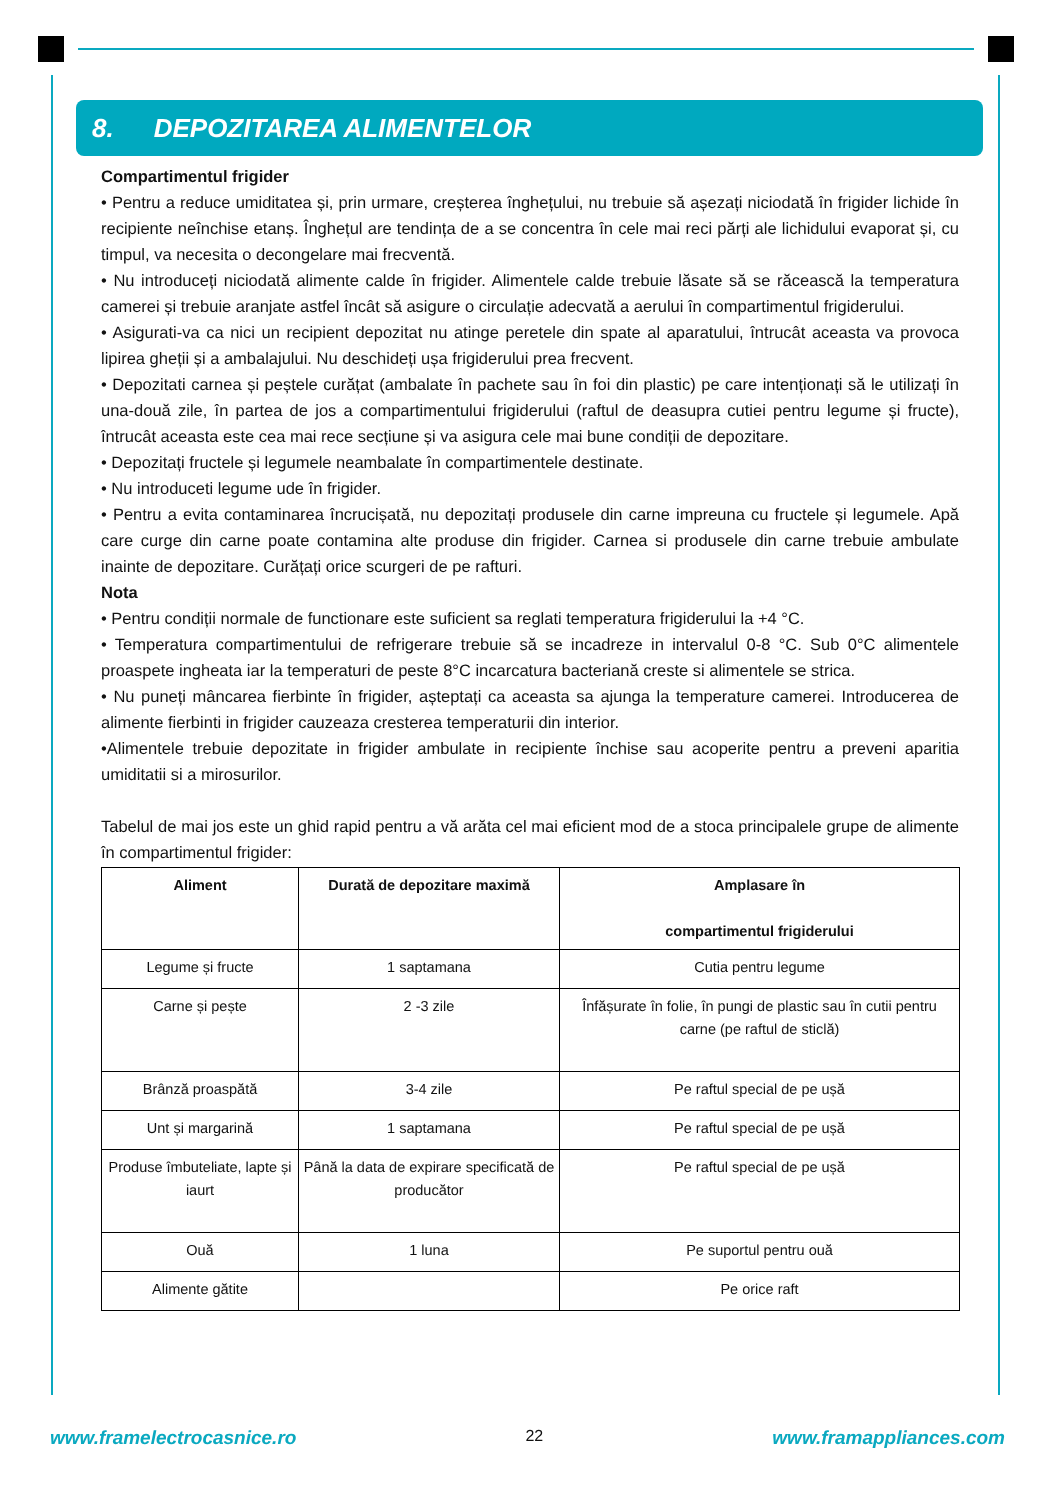8. DEPOZITAREA ALIMENTELOR
Compartimentul frigider
• Pentru a reduce umiditatea și, prin urmare, creșterea înghețului, nu trebuie să așezați niciodată în frigider lichide în recipiente neînchise etanș. Înghețul are tendința de a se concentra în cele mai reci părți ale lichidului evaporat și, cu timpul, va necesita o decongelare mai frecventă.
• Nu introduceți niciodată alimente calde în frigider. Alimentele calde trebuie lăsate să se răcească la temperatura camerei și trebuie aranjate astfel încât să asigure o circulație adecvată a aerului în compartimentul frigiderului.
• Asigurati-va ca nici un recipient depozitat nu atinge peretele din spate al aparatului, întrucât aceasta va provoca lipirea gheții și a ambalajului. Nu deschideți ușa frigiderului prea frecvent.
• Depozitati carnea și peștele curățat (ambalate în pachete sau în foi din plastic) pe care intenționați să le utilizați în una-două zile, în partea de jos a compartimentului frigiderului (raftul de deasupra cutiei pentru legume și fructe), întrucât aceasta este cea mai rece secțiune și va asigura cele mai bune condiții de depozitare.
• Depozitați fructele și legumele neambalate în compartimentele destinate.
• Nu introduceti legume ude în frigider.
• Pentru a evita contaminarea încrucișată, nu depozitați produsele din carne impreuna cu fructele și legumele. Apă care curge din carne poate contamina alte produse din frigider. Carnea si produsele din carne trebuie ambulate inainte de depozitare. Curățați orice scurgeri de pe rafturi.
Nota
• Pentru condiții normale de functionare este suficient sa reglati temperatura frigiderului la +4 °C.
• Temperatura compartimentului de refrigerare trebuie să se incadreze in intervalul 0-8 °C. Sub 0°C alimentele proaspete ingheata iar la temperaturi de peste 8°C incarcatura bacteriană creste si alimentele se strica.
• Nu puneți mâncarea fierbinte în frigider, așteptați ca aceasta sa ajunga la temperature camerei. Introducerea de alimente fierbinti in frigider cauzeaza cresterea temperaturii din interior.
•Alimentele trebuie depozitate in frigider ambulate in recipiente închise sau acoperite pentru a preveni aparitia umiditatii si a mirosurilor.
Tabelul de mai jos este un ghid rapid pentru a vă arăta cel mai eficient mod de a stoca principalele grupe de alimente în compartimentul frigider:
| Aliment | Durată de depozitare maximă | Amplasare în compartimentul frigiderului |
| --- | --- | --- |
| Legume și fructe | 1 saptamana | Cutia pentru legume |
| Carne și pește | 2 -3 zile | Înfășurate în folie, în pungi de plastic sau în cutii pentru carne (pe raftul de sticlă) |
| Brânză proaspătă | 3-4 zile | Pe raftul special de pe ușă |
| Unt și margarină | 1 saptamana | Pe raftul special de pe ușă |
| Produse îmbuteliate, lapte și iaurt | Până la data de expirare specificată de producător | Pe raftul special de pe ușă |
| Ouă | 1 luna | Pe suportul pentru ouă |
| Alimente gătite | | Pe orice raft |
www.framelectrocasnice.ro 22 www.framappliances.com